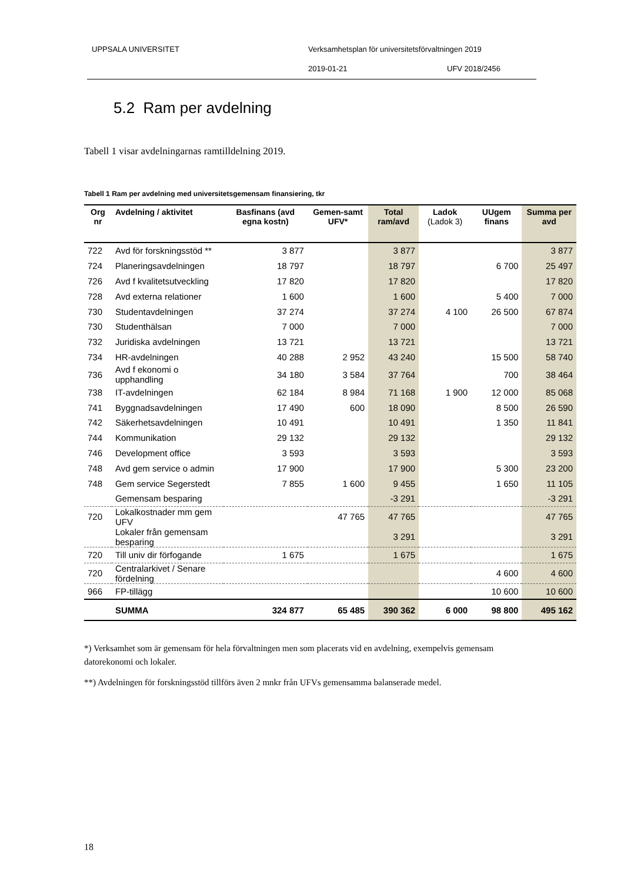UPPSALA UNIVERSITET
Verksamhetsplan för universitetsförvaltningen 2019
2019-01-21 UFV 2018/2456
5.2 Ram per avdelning
Tabell 1 visar avdelningarnas ramtilldelning 2019.
Tabell 1 Ram per avdelning med universitetsgemensam finansiering, tkr
| Org nr | Avdelning / aktivitet | Basfinans (avd egna kostn) | Gemen-samt UFV* | Total ram/avd | Ladok (Ladok 3) | UUgem finans | Summa per avd |
| --- | --- | --- | --- | --- | --- | --- | --- |
| 722 | Avd för forskningsstöd ** | 3 877 | | 3 877 | | | 3 877 |
| 724 | Planeringsavdelningen | 18 797 | | 18 797 | | 6 700 | 25 497 |
| 726 | Avd f kvalitetsutveckling | 17 820 | | 17 820 | | | 17 820 |
| 728 | Avd externa relationer | 1 600 | | 1 600 | | 5 400 | 7 000 |
| 730 | Studentavdelningen | 37 274 | | 37 274 | 4 100 | 26 500 | 67 874 |
| 730 | Studenthälsan | 7 000 | | 7 000 | | | 7 000 |
| 732 | Juridiska avdelningen | 13 721 | | 13 721 | | | 13 721 |
| 734 | HR-avdelningen | 40 288 | 2 952 | 43 240 | | 15 500 | 58 740 |
| 736 | Avd f ekonomi o upphandling | 34 180 | 3 584 | 37 764 | | 700 | 38 464 |
| 738 | IT-avdelningen | 62 184 | 8 984 | 71 168 | 1 900 | 12 000 | 85 068 |
| 741 | Byggnadsavdelningen | 17 490 | 600 | 18 090 | | 8 500 | 26 590 |
| 742 | Säkerhetsavdelningen | 10 491 | | 10 491 | | 1 350 | 11 841 |
| 744 | Kommunikation | 29 132 | | 29 132 | | | 29 132 |
| 746 | Development office | 3 593 | | 3 593 | | | 3 593 |
| 748 | Avd gem service o admin | 17 900 | | 17 900 | | 5 300 | 23 200 |
| 748 | Gem service Segerstedt | 7 855 | 1 600 | 9 455 | | 1 650 | 11 105 |
| | Gemensam besparing | | | -3 291 | | | -3 291 |
| 720 | Lokalkostnader mm gem UFV | | 47 765 | 47 765 | | | 47 765 |
| | Lokaler från gemensam besparing | | | 3 291 | | | 3 291 |
| 720 | Till univ dir förfogande | 1 675 | | 1 675 | | | 1 675 |
| 720 | Centralarkivet / Senare fördelning | | | | | 4 600 | 4 600 |
| 966 | FP-tillägg | | | | | 10 600 | 10 600 |
| | SUMMA | 324 877 | 65 485 | 390 362 | 6 000 | 98 800 | 495 162 |
*) Verksamhet som är gemensam för hela förvaltningen men som placerats vid en avdelning, exempelvis gemensam datorekonomi och lokaler.
**) Avdelningen för forskningsstöd tillförs även 2 mnkr från UFVs gemensamma balanserade medel.
18